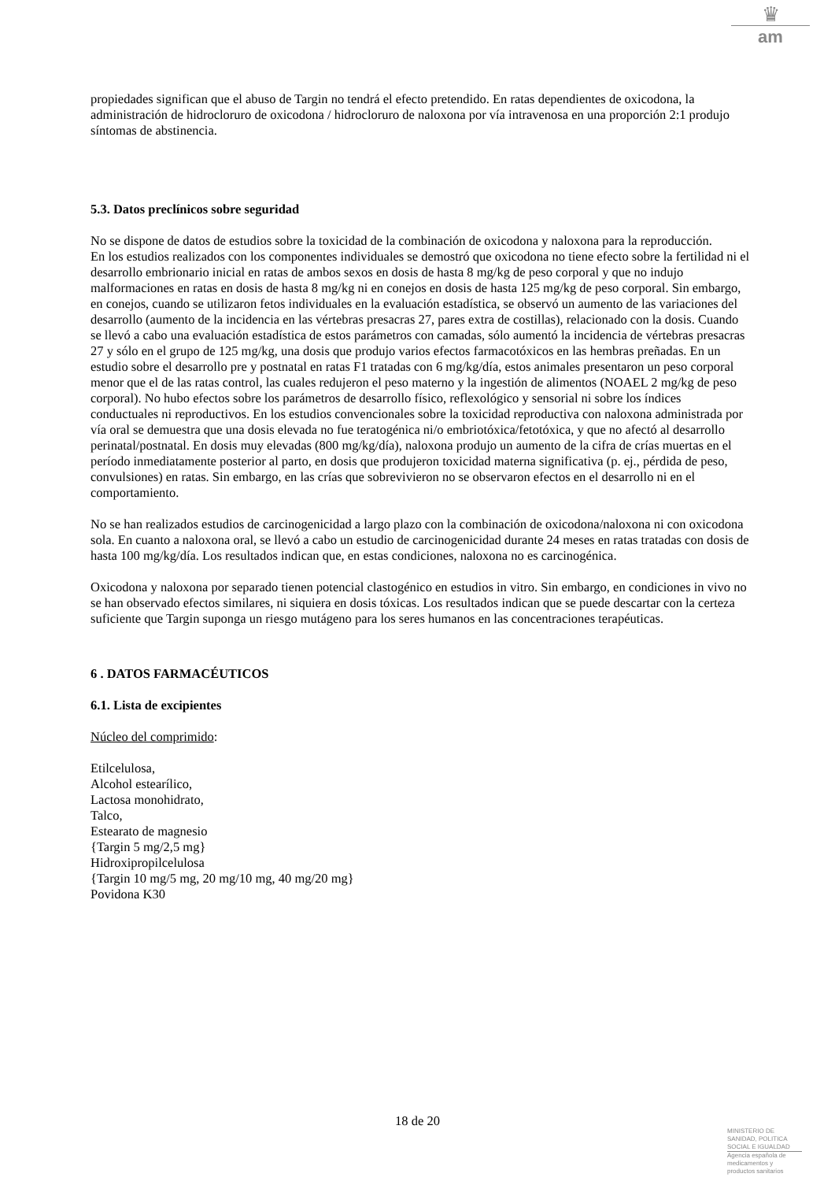♛
am
propiedades significan que el abuso de Targin no tendrá el efecto pretendido. En ratas dependientes de oxicodona, la administración de hidrocloruro de oxicodona / hidrocloruro de naloxona por vía intravenosa en una proporción 2:1 produjo síntomas de abstinencia.
5.3. Datos preclínicos sobre seguridad
No se dispone de datos de estudios sobre la toxicidad de la combinación de oxicodona y naloxona para la reproducción.
En los estudios realizados con los componentes individuales se demostró que oxicodona no tiene efecto sobre la fertilidad ni el desarrollo embrionario inicial en ratas de ambos sexos en dosis de hasta 8 mg/kg de peso corporal y que no indujo malformaciones en ratas en dosis de hasta 8 mg/kg ni en conejos en dosis de hasta 125 mg/kg de peso corporal. Sin embargo, en conejos, cuando se utilizaron fetos individuales en la evaluación estadística, se observó un aumento de las variaciones del desarrollo (aumento de la incidencia en las vértebras presacras 27, pares extra de costillas), relacionado con la dosis. Cuando se llevó a cabo una evaluación estadística de estos parámetros con camadas, sólo aumentó la incidencia de vértebras presacras 27 y sólo en el grupo de 125 mg/kg, una dosis que produjo varios efectos farmacotóxicos en las hembras preñadas. En un estudio sobre el desarrollo pre y postnatal en ratas F1 tratadas con 6 mg/kg/día, estos animales presentaron un peso corporal menor que el de las ratas control, las cuales redujeron el peso materno y la ingestión de alimentos (NOAEL 2 mg/kg de peso corporal). No hubo efectos sobre los parámetros de desarrollo físico, reflexológico y sensorial ni sobre los índices conductuales ni reproductivos. En los estudios convencionales sobre la toxicidad reproductiva con naloxona administrada por vía oral se demuestra que una dosis elevada no fue teratogénica ni/o embriotóxica/fetotóxica, y que no afectó al desarrollo perinatal/postnatal. En dosis muy elevadas (800 mg/kg/día), naloxona produjo un aumento de la cifra de crías muertas en el período inmediatamente posterior al parto, en dosis que produjeron toxicidad materna significativa (p. ej., pérdida de peso, convulsiones) en ratas. Sin embargo, en las crías que sobrevivieron no se observaron efectos en el desarrollo ni en el comportamiento.
No se han realizados estudios de carcinogenicidad a largo plazo con la combinación de oxicodona/naloxona ni con oxicodona sola. En cuanto a naloxona oral, se llevó a cabo un estudio de carcinogenicidad durante 24 meses en ratas tratadas con dosis de hasta 100 mg/kg/día. Los resultados indican que, en estas condiciones, naloxona no es carcinogénica.
Oxicodona y naloxona por separado tienen potencial clastogénico en estudios in vitro. Sin embargo, en condiciones in vivo no se han observado efectos similares, ni siquiera en dosis tóxicas. Los resultados indican que se puede descartar con la certeza suficiente que Targin suponga un riesgo mutágeno para los seres humanos en las concentraciones terapéuticas.
6 . DATOS FARMACÉUTICOS
6.1. Lista de excipientes
Núcleo del comprimido:
Etilcelulosa,
Alcohol estearílico,
Lactosa monohidrato,
Talco,
Estearato de magnesio
{Targin 5 mg/2,5 mg}
Hidroxipropilcelulosa
{Targin 10 mg/5 mg, 20 mg/10 mg, 40 mg/20 mg}
Povidona K30
18 de 20
MINISTERIO DE
SANIDAD, POLITICA
SOCIAL E IGUALDAD
Agencia española de
medicamentos y
productos sanitarios